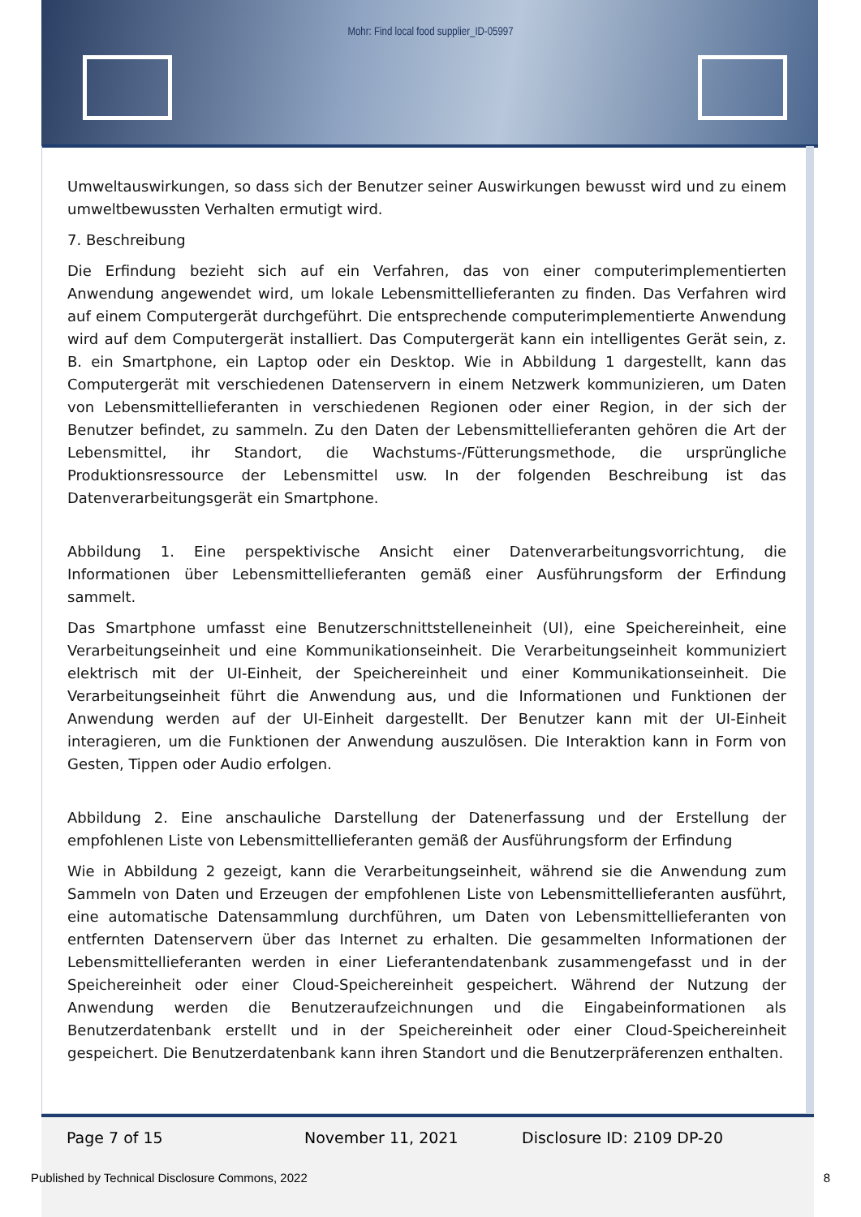Mohr: Find local food supplier_ID-05997
Umweltauswirkungen, so dass sich der Benutzer seiner Auswirkungen bewusst wird und zu einem umweltbewussten Verhalten ermutigt wird.
7. Beschreibung
Die Erfindung bezieht sich auf ein Verfahren, das von einer computerimplementierten Anwendung angewendet wird, um lokale Lebensmittellieferanten zu finden. Das Verfahren wird auf einem Computergerät durchgeführt. Die entsprechende computerimplementierte Anwendung wird auf dem Computergerät installiert. Das Computergerät kann ein intelligentes Gerät sein, z. B. ein Smartphone, ein Laptop oder ein Desktop. Wie in Abbildung 1 dargestellt, kann das Computergerät mit verschiedenen Datenservern in einem Netzwerk kommunizieren, um Daten von Lebensmittellieferanten in verschiedenen Regionen oder einer Region, in der sich der Benutzer befindet, zu sammeln. Zu den Daten der Lebensmittellieferanten gehören die Art der Lebensmittel, ihr Standort, die Wachstums-/Fütterungsmethode, die ursprüngliche Produktionsressource der Lebensmittel usw. In der folgenden Beschreibung ist das Datenverarbeitungsgerät ein Smartphone.
Abbildung 1. Eine perspektivische Ansicht einer Datenverarbeitungsvorrichtung, die Informationen über Lebensmittellieferanten gemäß einer Ausführungsform der Erfindung sammelt.
Das Smartphone umfasst eine Benutzerschnittstelleneinheit (UI), eine Speichereinheit, eine Verarbeitungseinheit und eine Kommunikationseinheit. Die Verarbeitungseinheit kommuniziert elektrisch mit der UI-Einheit, der Speichereinheit und einer Kommunikationseinheit. Die Verarbeitungseinheit führt die Anwendung aus, und die Informationen und Funktionen der Anwendung werden auf der UI-Einheit dargestellt. Der Benutzer kann mit der UI-Einheit interagieren, um die Funktionen der Anwendung auszulösen. Die Interaktion kann in Form von Gesten, Tippen oder Audio erfolgen.
Abbildung 2. Eine anschauliche Darstellung der Datenerfassung und der Erstellung der empfohlenen Liste von Lebensmittellieferanten gemäß der Ausführungsform der Erfindung
Wie in Abbildung 2 gezeigt, kann die Verarbeitungseinheit, während sie die Anwendung zum Sammeln von Daten und Erzeugen der empfohlenen Liste von Lebensmittellieferanten ausführt, eine automatische Datensammlung durchführen, um Daten von Lebensmittellieferanten von entfernten Datenservern über das Internet zu erhalten. Die gesammelten Informationen der Lebensmittellieferanten werden in einer Lieferantendatenbank zusammengefasst und in der Speichereinheit oder einer Cloud-Speichereinheit gespeichert. Während der Nutzung der Anwendung werden die Benutzeraufzeichnungen und die Eingabeinformationen als Benutzerdatenbank erstellt und in der Speichereinheit oder einer Cloud-Speichereinheit gespeichert. Die Benutzerdatenbank kann ihren Standort und die Benutzerpräferenzen enthalten.
Page 7 of 15 November 11, 2021 Disclosure ID: 2109 DP-20
Published by Technical Disclosure Commons, 2022 8